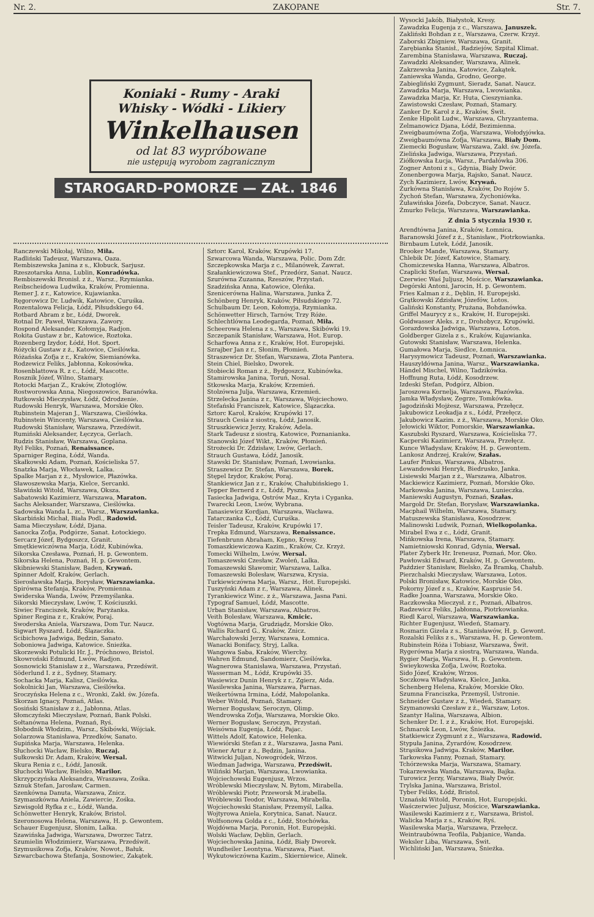Nr. 2. ZAKOPANE Str. 7.
Koniaki - Rumy - Araki
Whisky - Wódki - Likiery
Winkelhausen
od lat 83 wypróbowane
nie ustępują wyrobom zagranicznym
STAROGARD-POMORZE — ZAŁ. 1846
Ranczewski Mikołaj, Wilno, Miła.
Radliński Tadeusz, Warszawa, Oaza.
Rembiszewska Janina z s., Kłobuck, Sarjusz.
Rzeszotarska Anna, Lublin, Konradówka.
Rembiszewski Bronisł. z ż., Warsz., Rzymianka.
Reibscheidowa Ludwika, Kraków, Promienna.
Remer J. z r., Katowice, Kujawianka.
Ręgorowicz Dr. Ludwik, Katowice, Curuśka.
Rozentalowa Felicja, Łódź, Piłsudskiego 64.
Rotbard Abram z br., Łódź, Dworek.
Rotnal Dr. Paweł, Warszawa. Zawory.
Rospond Aleksander, Kołomyja, Radjon.
Rokita Gustaw z br., Katowice, Roztoka.
Rozenberg Izydor, Łódź, Hot. Sport.
Różycki Gustaw z ż., Katowice, Cieślówka.
Różańska Zofja z r., Kraków, Siemianówka.
Rodzewicz Feliks, Jabłonna, Kokosówka.
Rosenblattowa R. z c., Łódź, Mascotte.
Rosznik Józef, Wilno, Stamary.
Rotocki Marjan Z., Kraków, Złotoglów.
Rostworowska Anna, Niegoszowice, Baranówka.
Rutkowski Mieczysław, Łódź, Odrodzenie.
Rudowski Henryk, Warszawa, Morskie Oko.
Rubinstein Majeran J., Warszawa, Cieślówka.
Rubinstein Wincenty, Warszawa, Cieślówka.
Rudowski Stanisław, Warszawa, Przedświt.
Rumiński Aleksander, Łęczyca, Gerlach.
Rudzis Stanisław, Warszawa, Goplana.
Ryl Feliks, Poznań, Renaissance.
Sparniger Regina, Łódź, Wanda.
Skałkowski Adam, Poznań, Kościeliska 57.
Snatzka Marja, Włocławek, Lalka.
Spalke Marjan z ż., Mysłowice, Płazówka.
Sławoszewska Marja, Kielce, Sercanki.
Sławiński Witold, Warszawa, Oksza.
Sabatowski Kazimierz, Warszawa, Maraton.
Sachs Aleksander, Warszawa, Cieślówka.
Sadowska Wanda L. zc., Warsz., Warszawianka.
Skarbiński Michał, Biała Podl., Radowid.
Sama Mieczysław, Łódź, Djana.
Sanocka Zofja, Podgórze, Sanat. Łotockiego.
Sercarz Józef, Bydgoszcz, Granit.
Smętkiewiczówna Marja, Łódź, Kubinówka.
Sikorska Czesława, Poznań, H. p. Gewontem.
Sikorska Helena, Poznań, H. p. Gewontem.
Skibniewski Stanisław, Baden, Krywań.
Spinner Adolf, Kraków, Gerlach.
Sierosławska Marja, Borysław, Warszawianka.
Spirówna Stefanja, Kraków, Promienna.
Swiderska Wanda, Lwów, Przemyślanka.
Sikorski Mieczysław, Lwów, T. Kościuszki.
Siwiec Franciszek, Kraków, Paryżanka.
Spiner Regina z r., Kraków, Poraj.
Swoderska Aniela, Warszawa, Dom Tur. Naucz.
Sigwart Ryszard, Łódź, Ślązaczka.
Scibichowa Jadwiga, Będzin, Sanato.
Soboniowa Jadwiga, Katowice. Śnieżka.
Skorzewski Potulicki Hr. J., Próchnowo, Bristol.
Skowroński Edmund, Lwów, Radjon.
Sosnowicki Stanisław z ż., Warszawa, Przedświt.
Söderlund I. z ż., Sydney, Stamary.
Sochacka Marja, Kalisz, Cieślówka.
Sokolnicki Jan, Warszawa, Cieślówka.
Sroczyńska Helena z c., Wronki, Zakł. św. Józefa.
Skorzan Ignacy, Poznań, Atlas.
Sosiński Stanisław z ż., Jabłonna, Atlas.
Słomczyński Mieczysław, Poznań, Bank Polski.
Sołtanówna Helena, Poznań, Ryś.
Słobodnik Włodzim., Warsz., Skibówki, Wójciak.
Solarzowa Stanisława, Przedków, Sanato.
Supińska Marja, Warszawa, Helenka.
Słuchocki Wacław, Bielsko, Ruczaj.
Sułkowski Dr. Adam, Kraków, Wersal.
Skura Renia z c., Łódź, Janosik.
Słuchocki Wacław, Bielsko, Marilor.
Skrzypczyńska Aleksandra, Wraszawa, Zośka.
Sznuk Stefan, Jarosław, Carmen.
Szenkówna Danuta, Warszawa, Znicz.
Szymaszkówna Aniela, Zawiercie, Zośka.
Szwisgold Ryfka z c., Łódź, Wanda.
Schönwetter Henryk, Kraków, Bristol.
Szeronosowa Helena, Warszawa, H. p. Gewontem.
Schauer Eugenjusz, Słonim, Lalka.
Szawińska Jadwiga, Warszawa, Dworzec Tatrz.
Szumielin Włodzimierz, Warszawa, Przedświt.
Szymusikowa Zofja, Kraków, Nowot., Bałuk.
Szwarcbachowa Stefanja, Sosnowiec, Zakątek.
Sztorc Karol, Kraków, Krupówki 17.
Szwarcowa Wanda, Warszawa, Polic. Dom Zdr.
Szczepkowska Marja z c., Milanówek, Zawrat.
Szałankiewiczowa Stef., Przedórz, Sanat. Naucz.
Szurówna Zuzanna, Rzeszów, Przystań.
Szadzińska Anna, Katowice, Oleńka.
Szenicerówna Halina, Warszawa, Junka Ż.
Schönberg Henryk, Kraków, Piłsudskiego 72.
Schulbaum Dr. Leon, Kołomyja, Rzymianka.
Schönwetter Hirsch, Tarnów, Trzy Róże.
Schlechtlówna Leodegarda, Poznań, Miła.
Scheerowa Helena z s., Warszawa, Skibówki 19.
Szczepanik Stanisław, Warszawa, Hot. Europ.
Scharfowa Anna z r., Kraków, Hot. Europejski.
Szrajber Jan z r., Słonim, Płomień.
Straszewicz Dr. Stefan, Warszawa, Złota Pantera.
Stein Chiel, Bielsko, Dworek.
Stobiecki Roman z ż., Bydgoszcz, Kubinówka.
Stamirowska Janina, Toruń, Nosal.
Stkowska Marja, Kraków, Krzemień.
Stolzówna Julja, Warszawa, Krzemień.
Strzelecka Janina z r., Warszawa, Wojciechowo.
Stefański Franciszek, Katowice, Ślązaczka.
Sztorc Karol, Kraków, Krupówki 17.
Strauch Cesia z siostrą, Łódź, Janosik.
Struszkiewicz Jerzy, Kraków, Adela.
Stark Tadeusz z siostrą, Katowice, Poznanianka.
Stanowski Józef Wikt., Kraków, Płomień.
Strożecki Dr. Zdzisław, Lwów, Gerlach.
Strauch Gustawa, Łódź, Janosik.
Stawski Dr. Stanisław, Poznań, Lwowianka.
Straszewicz Dr. Stefan, Warszawa, Borek.
Stępel Izydor, Kraków, Poraj.
Stankiewicz Jan z r., Kraków, Chałubińskiego 1.
Tepper Bernerd z r., Łódź, Pyszna.
Tasiecka Jadwiga, Ostrów Maz., Kryta i Cyganka.
Twarecki Leon, Lwów, Wybrana.
Tanasiewicz Kordjan, Warszawa, Wacława.
Tatarczanka C., Łódź, Curuśka.
Teisler Tadeusz, Kraków, Krupówki 17.
Trepka Edmund, Warszawa, Renaissance.
Tiefenbrunn Abraham, Kępno, Kresy.
Tomaszkiewiczowa Kazim., Kraków, Cz. Krzyż.
Tomecki Wilhelm, Lwów, Wersal.
Tomaszewski Czesław, Zwoleń, Lalka.
Tomaszewski Sławomir, Warszawa, Lalka.
Tomaszewski Bolesław, Warszwa, Krysia.
Turkiewiczówna Marja, Warsz., Hot. Europejski.
Tuszyński Adam z r., Warszawa, Alinek.
Tyrankiewicz Winc. z ż., Warszawa, Jasna Pani.
Typograf Samuel, Łódź, Mascotte.
Urban Stanisław, Warszawa, Albatros.
Veith Bolesław, Warszawa, Kmicic.
Vogtówna Marja, Grudziądz, Morskie Oko.
Wallis Richard G., Kraków, Znicz.
Warchałowski Jerzy, Warszawa, Łomnica.
Wanacki Bonifacy, Stryj, Lalka.
Wangowa Saba, Kraków, Wierchy.
Wahren Edmund, Sandomierz, Cieślówka.
Wagnerowa Stanisława, Warszawa, Przystań.
Wasserman M., Łódź, Krupówki 35.
Wasiewicz Dunin Henryk z r., Zgierz, Aida.
Wasilewska Janina, Warszawa, Parnas.
Weikertówna Irmina, Łódź, Małopolanka.
Weber Witold, Poznań, Stamary.
Werner Bogusław, Seroczyn, Olimp.
Wendrowska Zofja, Warszawa, Morskie Oko.
Werner Bogusław, Seroczyn, Przystań.
Weisówna Eugenja, Łódź, Pajac.
Wittels Adolf, Katowice, Helenka.
Wiewiórski Stefan z ż., Warszawa, Jasna Pani.
Wiener Artur z ż., Będzin, Janina.
Witwicki Juljan, Nowogródek, Wrzos.
Wiedman Jadwiga, Warszawa, Przedświt.
Wiliński Marjan, Warszawa, Lwowianka.
Wojciechowski Eugenjusz, Wrzos.
Wróblewski Mieczysław, N. Bytom, Mirabella.
Wróblewski Piotr, Przeworsk M.irabella.
Wróblewski Teodor, Warszawa, Mirabella.
Wojciechowski Stanisław, Przemyśl, Lalka.
Wojtyrowa Aniela, Korytnica, Sanat. Naucz.
Wolfsonowa Golda z c., Łódź, Stochówka.
Wojdówna Marja, Poronin, Hot. Europejski.
Wolski Wacław, Dęblin, Gerlach.
Wojciechowska Janina, Łódź, Biały Dworek.
Wundheiler Leontyna. Warszawa, Piast.
Wykutowiczówna Kazim., Skierniewice, Alinek.
Wysocki Jakób, Białystok, Kresy.
Zawadzka Eugenja z c., Warszawa, Januszek.
Zakliński Bohdan z r., Warszawa, Czerw. Krzyż.
Zaborski Zbigniew, Warszawa, Granit.
Zarębianka Stanisł., Radziejów, Szpital Klimat.
Zarembina Stanisława, Warszawa, Ruczaj.
Zawadzki Aleksander, Warszawa, Alinek.
Zakrzewska Janina, Katowice, Zakątek.
Zaniewska Wanda, Grodno, George.
Zabiegliński Zygmunt, Sieradz, Sanat. Naucz.
Zawadzka Marja, Warszawa, Lwowianka.
Zawadzka Marja, Kr. Huta, Cieszynianka.
Zawistowski Czesław, Poznań, Stamary.
Zanker Dr. Karol z ż., Kraków, Świt.
Zenke Hipolit Ludw., Warszawa, Chryzantema.
Zelmanowicz Djana, Łódź, Bezimienna.
Zweigbaumówna Zofja, Warszawa, Wołodyjówka.
Zweigbaumówna Zofja, Warszawa, Biały Dom.
Ziemecki Bogusław, Warszawa, Zakł. św. Józefa.
Zielińska Jadwiga, Warszawa, Przystań.
Ziółkowska Łucja, Warsz., Pardałówka 306.
Zogner Antoni z s., Gdynia, Biały Dwór.
Zonenbergowa Marja, Rajsko, Sanat. Naucz.
Zych Kazimierz, Lwów, Krywań.
Żurkówna Stanisława, Kraków, Do Rojów 5.
Żychoń Stefan, Warszawa, Żychoniówka.
Żuławińska Józefa, Dobczyce, Sanat. Naucz.
Żmurko Felicja, Warszawa, Warszawianka.
Z dnia 5 stycznia 1930 r.
Arendtówna Janina, Kraków, Łomnica.
Baranowski Józef z ż., Stanisław., Piotrkowianka.
Birnbaum Lutek, Łódź, Janosik.
Brooker Mande, Warszawa, Stamary.
Chlebik Dr. Józef, Katowice, Stamary.
Chomiczewska Hanna, Warszawa, Albatros.
Czaplicki Stefan, Warszawa, Wersal.
Czerwiec Waś Juljusz, Mościce, Warszawianka.
Degórski Antoni, Jarocin, H. p. Gewontem.
Fries Kalman z ż., Dęblin, H. Europejski.
Grątkowski Zdzisław, Józefów, Lotos.
Galiński Konstanty, Prużana, Bohdanówka.
Griffel Maurycy z s., Kraków, H. Europejski.
Goldwasser Aleks. z r., Drohobycz, Krupówki.
Gorazdowska Jadwiga, Warszawa, Lotos.
Goldberger Gizela z s., Kraków, Kujawianka.
Gutowski Stanisław, Warszawa, Helenka.
Gumałowa Marja, Siedlce, Łomnica.
Harysymowicz Tadeusz, Poznań, Warszawianka.
Hauszyldówna Janina, Warsz., Warszawianka.
Händel Mischel, Wilno, Tadzikówka.
Hoffnung Ruta, Łódź, Kosodrzew.
Izdeski Stefan, Podgórz, Albion.
Jaroszowa Kornelja, Warszawa, Płazówka.
Jamka Władysław, Zegrze, Tomkówka.
Jagodziński Mojżesz, Warszawa, Przełęcz.
Jakubowicz Leokadja z s., Łódź, Przełęcz.
Jakubowicz Kazim. z ż., Warszawa, Morskie Oko.
Jełowicki Wiktor, Pomorskie, Warszawianka.
Kaszubski Ryszard, Warszawa, Kościeliska 77.
Kacperski Kazimierz, Warszawa, Przełęcz.
Kunce Władysław, Kraków, H. p. Gewontem.
Lankosz Andrzej, Kraków, Szałas.
Laufer Pinkus, Warszawa, Albatros.
Lewandowski Henryk, Biedrusko, Janka.
Lisiewski Marjan z ż., Warszawa, Albatros.
Mackiewicz Kazimierz, Poznań, Morskie Oko.
Markowska Janina, Warszawa, Lunieczka.
Maniewski Augustyn, Poznań, Szałas.
Margold Dr. Stefan, Borysław, Warszawianka.
Macphail Wilhelm, Warszawa, Stamary.
Matuszewska Stanisława, Kosodrzew.
Malinowski Ludwik, Poznań, Wielkopolanka.
Mirabel Ewa z c., Łódź, Granit.
Mińkowska Irena, Warszawa, Stamary.
Namietniowski Konrad, Gdynia, Wersal.
Plater Zyberk Hr. Ireneusz, Poznań, Mor. Oko.
Pawłowski Edward, Kraków, H. p. Gewontem.
Paździer Stanisław, Bielsko, Za Bramką, Chałub.
Pierzchalski Mieczysław, Warszawa, Lotos.
Polski Bronisław, Katowice, Morskie Oko.
Pokorny Józef z s., Kraków, Kasprusie 54.
Radke Joanna, Warszawa, Morskie Oko.
Raczkowska Mieczysł. z r., Poznań, Albatros.
Radzewicz Feliks, Jabłonna, Piotrkowianka.
Riedl Karol, Warszawa, Warszawianka.
Richter Eugenjusz, Wiedeń, Stamary.
Rosmarin Gizela z s., Stanisławów, H. p. Gewont.
Rozalski Feliks z s., Warszawa, H. p. Gewontem.
Rubinstein Róża i Tobiasz, Warszawa, Świt.
Rygerówna Marja z siostrą, Warszawa, Wanda.
Rygier Marja, Warszwa, H. p. Gewontem.
Świeykowska Zofja, Lwów, Roztoka.
Sido Józef, Kraków, Wrzos.
Soczkowa Władysława, Kielce, Janka.
Schenberg Helena, Kraków, Morskie Oko.
Szumna Franciszka, Przemyśl, Ustronie.
Schneider Gustaw z ż., Wiedeń, Stamary.
Szymanowski Czesław z ż., Warszaw, Lotos.
Szantyr Halina, Warszawa, Albion.
Schenker Dr. I. z ż., Kraków, Hot. Europejski.
Schmarok Leon, Lwów, Śnieżka.
Statkiewicz Zygmunt z ż., Warszawa, Radowid.
Stypuła Janina, Żyrardów, Kosodrzew.
Strąsikowa Jadwiga. Kraków, Marilor.
Tarkowska Fanny, Poznań, Stamary.
Tchórzewska Marja, Warszawa, Stamary.
Tokarzewska Wanda, Warszawa, Bajka.
Turowicz Jerzy, Warszawa, Biały Dwór.
Trylska Janina, Warszawa, Bristol.
Tyber Feliks, Łódź, Bristol.
Uznański Witold, Poronin, Hot. Europejski.
Waśczerwiec Juljusz, Mościce, Warszawianka.
Wasilewski Kazimierz z r., Warszawa, Bristol.
Walicka Marja z s., Kraków, Ryś.
Wasilewska Marja, Warszawa, Przełęcz.
Weintraubówna Teofila, Pabjanice, Wanda.
Weksler Liba, Warszawa, Świt.
Wichliński Jan, Warszawa, Śnieżka.